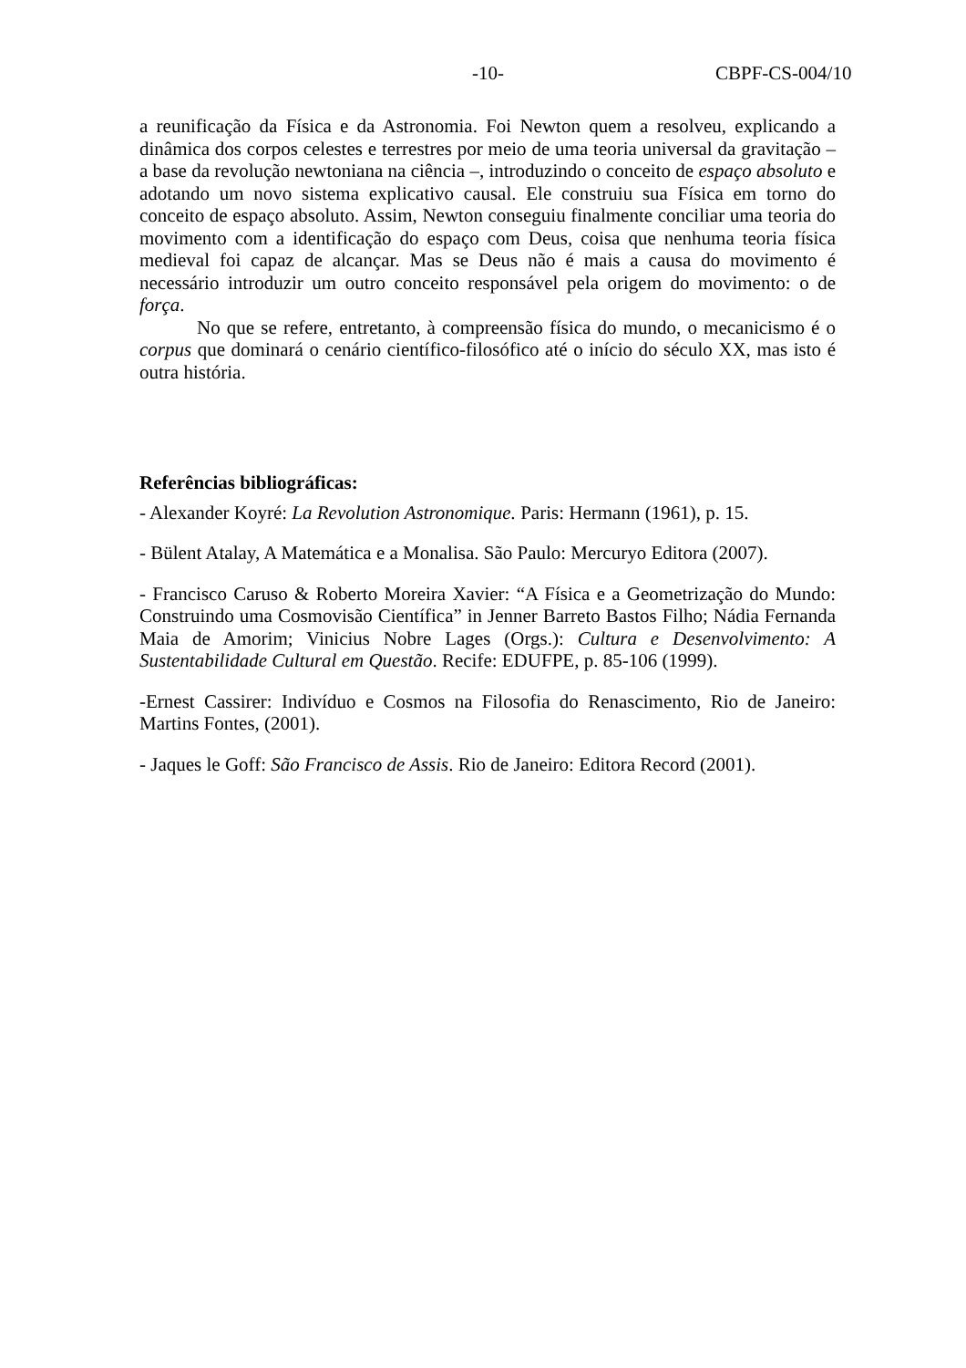-10- CBPF-CS-004/10
a reunificação da Física e da Astronomia. Foi Newton quem a resolveu, explicando a dinâmica dos corpos celestes e terrestres por meio de uma teoria universal da gravitação – a base da revolução newtoniana na ciência –, introduzindo o conceito de espaço absoluto e adotando um novo sistema explicativo causal. Ele construiu sua Física em torno do conceito de espaço absoluto. Assim, Newton conseguiu finalmente conciliar uma teoria do movimento com a identificação do espaço com Deus, coisa que nenhuma teoria física medieval foi capaz de alcançar. Mas se Deus não é mais a causa do movimento é necessário introduzir um outro conceito responsável pela origem do movimento: o de força.
No que se refere, entretanto, à compreensão física do mundo, o mecanicismo é o corpus que dominará o cenário científico-filosófico até o início do século XX, mas isto é outra história.
Referências bibliográficas:
- Alexander Koyré: La Revolution Astronomique. Paris: Hermann (1961), p. 15.
- Bülent Atalay, A Matemática e a Monalisa. São Paulo: Mercuryo Editora (2007).
- Francisco Caruso & Roberto Moreira Xavier: “A Física e a Geometrização do Mundo: Construindo uma Cosmovisão Científica” in Jenner Barreto Bastos Filho; Nádia Fernanda Maia de Amorim; Vinicius Nobre Lages (Orgs.): Cultura e Desenvolvimento: A Sustentabilidade Cultural em Questão. Recife: EDUFPE, p. 85-106 (1999).
-Ernest Cassirer: Indivíduo e Cosmos na Filosofia do Renascimento, Rio de Janeiro: Martins Fontes, (2001).
- Jaques le Goff: São Francisco de Assis. Rio de Janeiro: Editora Record (2001).